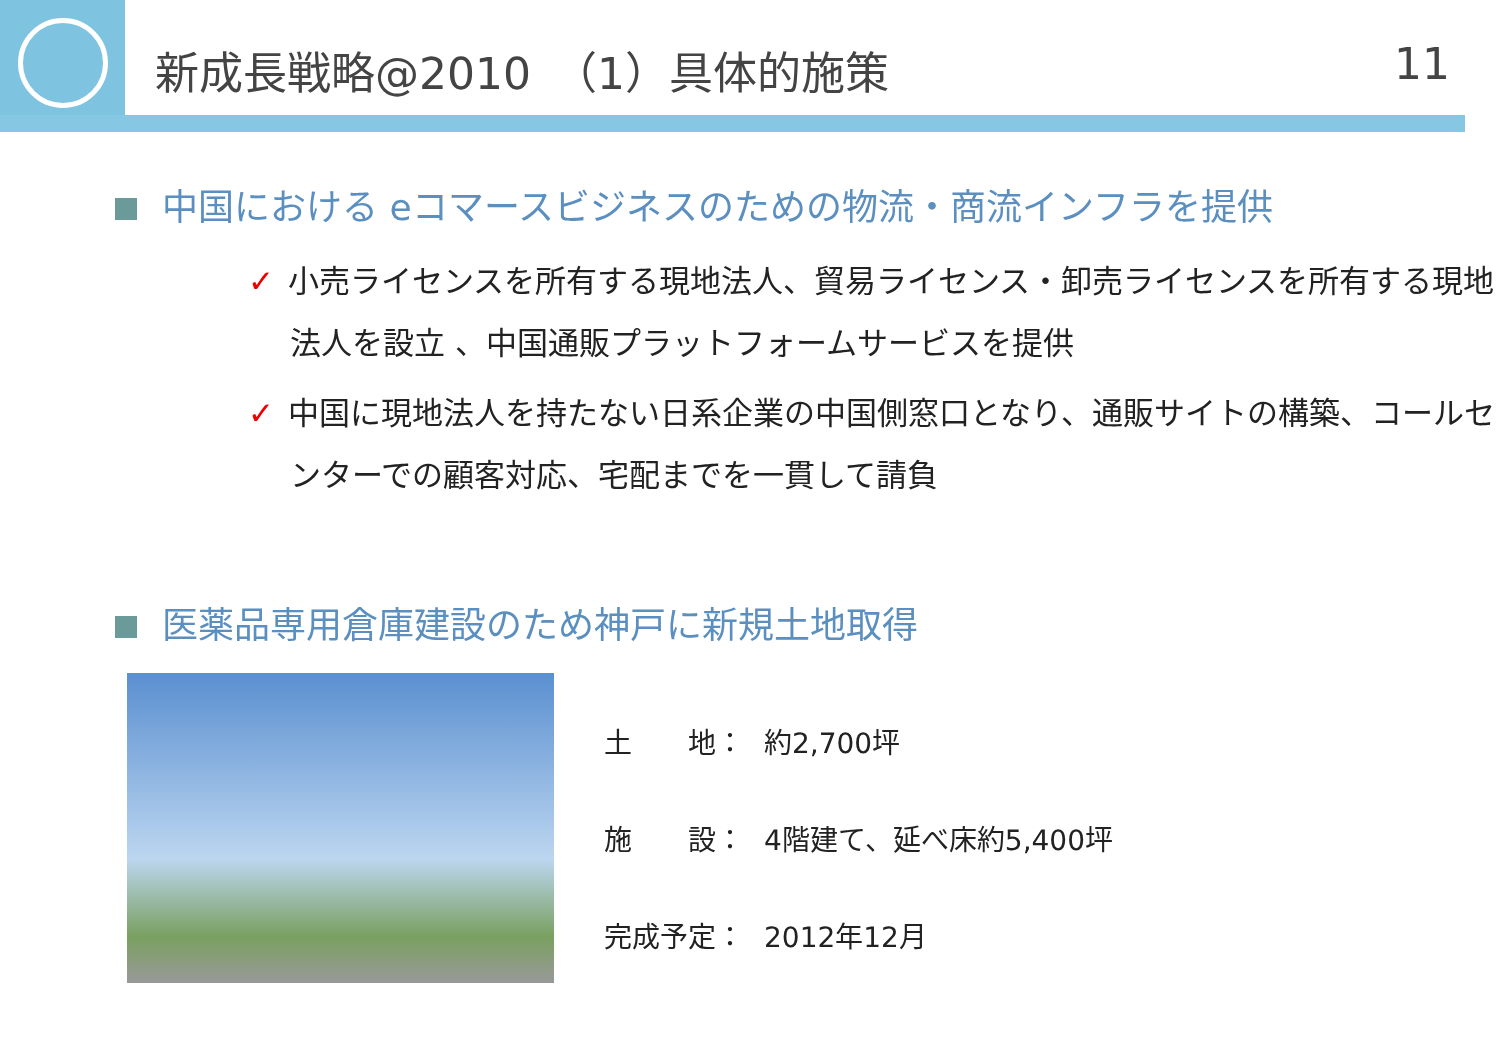新成長戦略@2010　（1）具体的施策 11
中国における eコマースビジネスのための物流・商流インフラを提供
✓ 小売ライセンスを所有する現地法人、貿易ライセンス・卸売ライセンスを所有する現地法人を設立 、中国通販プラットフォームサービスを提供
✓ 中国に現地法人を持たない日系企業の中国側窓口となり、通販サイトの構築、コールセンターでの顧客対応、宅配までを一貫して請負
医薬品専用倉庫建設のため神戸に新規土地取得
| 土 地： | 約2,700坪 |
| 施 設： | 4階建て、延べ床約5,400坪 |
| 完成予定： | 2012年12月 |